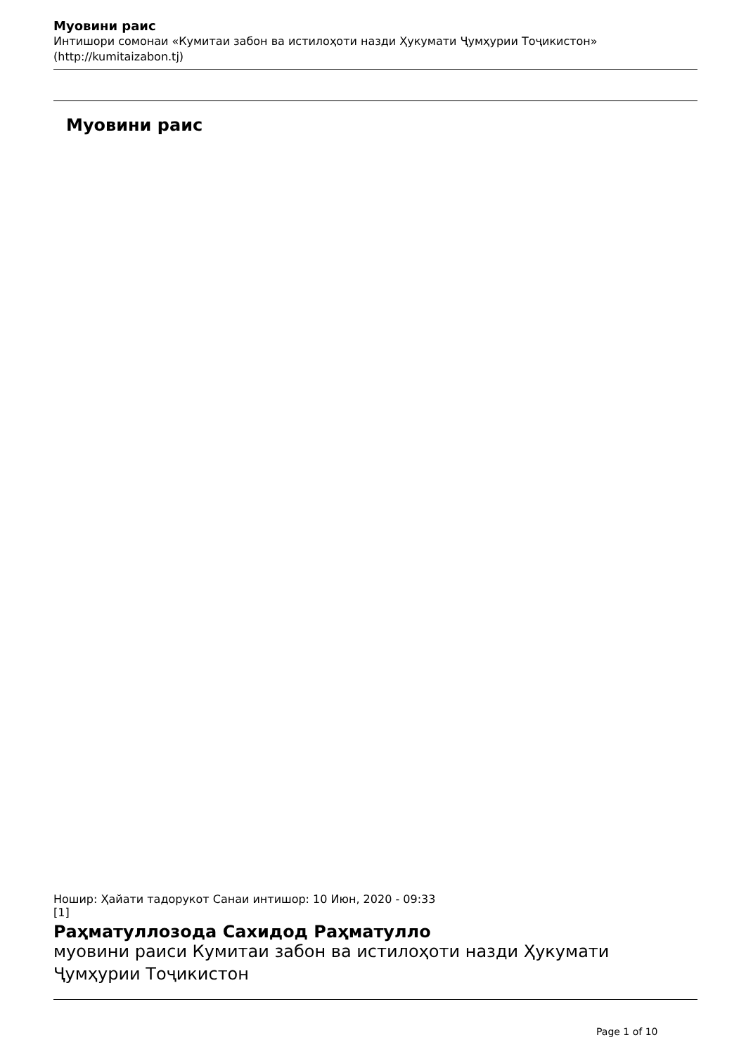Муовини раис
Интишори сомонаи «Кумитаи забон ва истилоҳоти назди Ҳукумати Ҷумҳурии Тоҷикистон» (http://kumitaizabon.tj)
Муовини раис
Ношир: Ҳайати тадорукот Санаи интишор: 10 Июн, 2020 - 09:33
[1]
Раҳматуллозода Сахидод Раҳматулло
муовини раиси Кумитаи забон ва истилоҳоти назди Ҳукумати Ҷумҳурии Тоҷикистон
Page 1 of 10